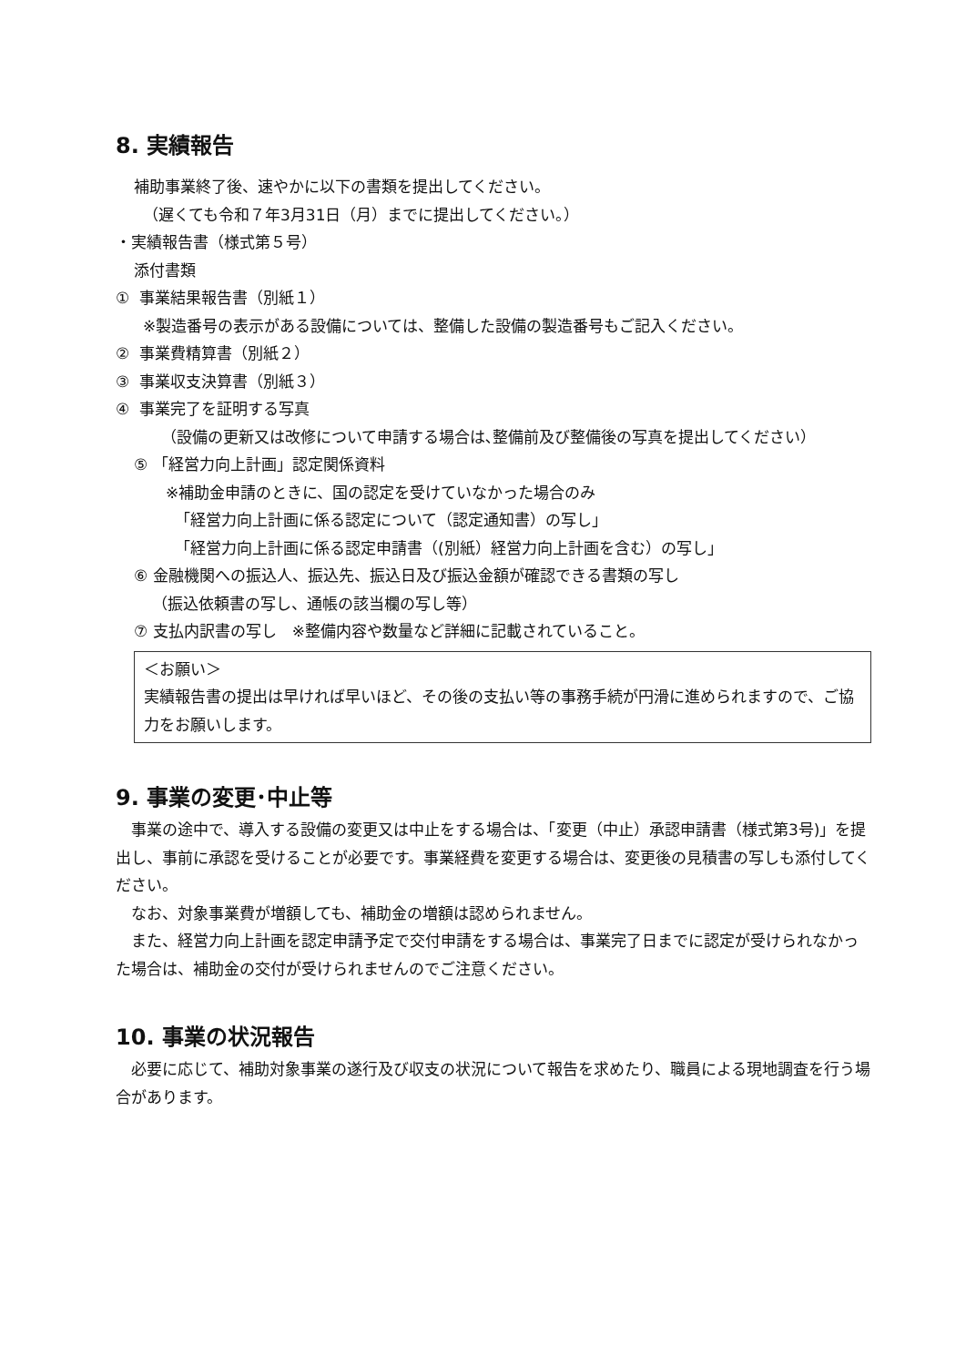8. 実績報告
補助事業終了後、速やかに以下の書類を提出してください。
（遅くても令和７年3月31日（月）までに提出してください。）
・実績報告書（様式第５号）
添付書類
① 事業結果報告書（別紙１）
※製造番号の表示がある設備については、整備した設備の製造番号もご記入ください。
② 事業費精算書（別紙２）
③ 事業収支決算書（別紙３）
④ 事業完了を証明する写真
（設備の更新又は改修について申請する場合は､整備前及び整備後の写真を提出してください）
⑤ 「経営力向上計画」認定関係資料
※補助金申請のときに、国の認定を受けていなかった場合のみ
「経営力向上計画に係る認定について（認定通知書）の写し」
「経営力向上計画に係る認定申請書（(別紙）経営力向上計画を含む）の写し」
⑥ 金融機関への振込人、振込先、振込日及び振込金額が確認できる書類の写し
（振込依頼書の写し、通帳の該当欄の写し等）
⑦ 支払内訳書の写し　※整備内容や数量など詳細に記載されていること。
＜お願い＞
実績報告書の提出は早ければ早いほど、その後の支払い等の事務手続が円滑に進められますので、ご協力をお願いします。
9. 事業の変更･中止等
　事業の途中で、導入する設備の変更又は中止をする場合は、「変更（中止）承認申請書（様式第3号)」を提出し、事前に承認を受けることが必要です。事業経費を変更する場合は、変更後の見積書の写しも添付してください。
　なお、対象事業費が増額しても、補助金の増額は認められません。
　また、経営力向上計画を認定申請予定で交付申請をする場合は、事業完了日までに認定が受けられなかった場合は、補助金の交付が受けられませんのでご注意ください。
10. 事業の状況報告
　必要に応じて、補助対象事業の遂行及び収支の状況について報告を求めたり、職員による現地調査を行う場合があります。